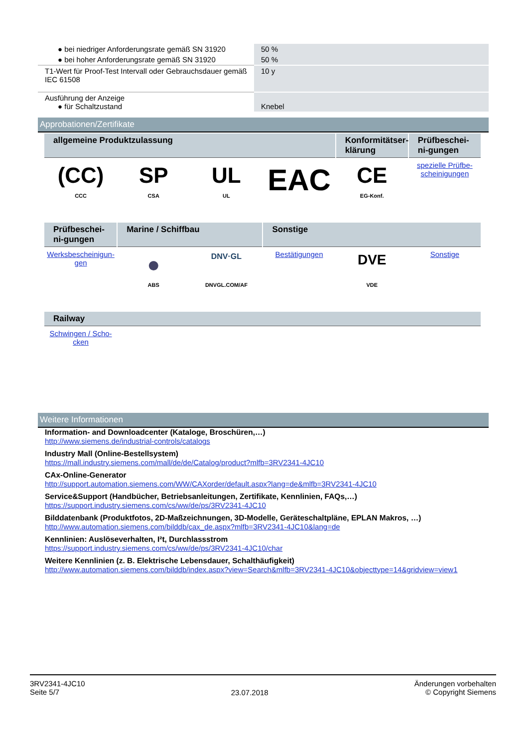| ● bei niedriger Anforderungsrate gemäß SN 31920 | 50 % |
| ● bei hoher Anforderungsrate gemäß SN 31920 | 50 % |
| T1-Wert für Proof-Test Intervall oder Gebrauchsdauer gemäß IEC 61508 | 10 y |
| Ausführung der Anzeige ● für Schaltzustand | Knebel |
Approbationen/Zertifikate
| allgemeine Produktzulassung | | | | Konformitätser-klärung | Prüfbeschei­ni-gungen |
| --- | --- | --- | --- | --- | --- |
| (CC) CCC | SP CSA | UL UL | EAC | CE EG-Konf. | spezielle Prüfbe-scheinigungen |
| Prüfbeschei­ni-gungen | Marine / Schiffbau | | Sonstige | | |
| Werksbescheinigun-gen | ● ABS | DNV·GL DNVGL.COM/AF | Bestätigungen | DVE VDE | Sonstige |
| Railway | | | | | |
| Schwingen / Scho-cken | | | | | |
Weitere Informationen
Information- and Downloadcenter (Kataloge, Broschüren,…)
http://www.siemens.de/industrial-controls/catalogs
Industry Mall (Online-Bestellsystem)
https://mall.industry.siemens.com/mall/de/de/Catalog/product?mlfb=3RV2341-4JC10
CAx-Online-Generator
http://support.automation.siemens.com/WW/CAXorder/default.aspx?lang=de&mlfb=3RV2341-4JC10
Service&Support (Handbücher, Betriebsanleitungen, Zertifikate, Kennlinien, FAQs,…)
https://support.industry.siemens.com/cs/ww/de/ps/3RV2341-4JC10
Bilddatenbank (Produktfotos, 2D-Maßzeichnungen, 3D-Modelle, Geräteschaltpläne, EPLAN Makros, …)
http://www.automation.siemens.com/bilddb/cax_de.aspx?mlfb=3RV2341-4JC10&lang=de
Kennlinien: Auslöseverhalten, I²t, Durchlassstrom
https://support.industry.siemens.com/cs/ww/de/ps/3RV2341-4JC10/char
Weitere Kennlinien (z. B. Elektrische Lebensdauer, Schalthäufigkeit)
http://www.automation.siemens.com/bilddb/index.aspx?view=Search&mlfb=3RV2341-4JC10&objecttype=14&gridview=view1
3RV2341-4JC10
Seite 5/7
23.07.2018
Änderungen vorbehalten
© Copyright Siemens